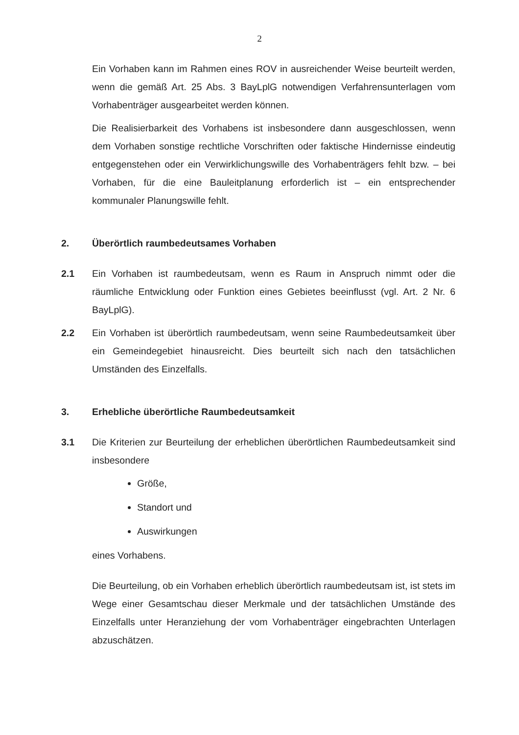2
Ein Vorhaben kann im Rahmen eines ROV in ausreichender Weise beurteilt werden, wenn die gemäß Art. 25 Abs. 3 BayLplG notwendigen Verfahrensun­terlagen vom Vorhabenträger ausgearbeitet werden können.
Die Realisierbarkeit des Vorhabens ist insbesondere dann ausgeschlossen, wenn dem Vorhaben sonstige rechtliche Vorschriften oder faktische Hinder­nisse eindeutig entgegenstehen oder ein Verwirklichungswille des Vorhaben­trägers fehlt bzw. – bei Vorhaben, für die eine Bauleitplanung erforderlich ist – ein entsprechender kommunaler Planungswille fehlt.
2. Überörtlich raumbedeutsames Vorhaben
2.1 Ein Vorhaben ist raumbedeutsam, wenn es Raum in Anspruch nimmt oder die räumliche Entwicklung oder Funktion eines Gebietes beeinflusst (vgl. Art. 2 Nr. 6 BayLplG).
2.2 Ein Vorhaben ist überörtlich raumbedeutsam, wenn seine Raumbedeutsam­keit über ein Gemeindegebiet hinausreicht. Dies beurteilt sich nach den tat­sächlichen Umständen des Einzelfalls.
3. Erhebliche überörtliche Raumbedeutsamkeit
3.1 Die Kriterien zur Beurteilung der erheblichen überörtlichen Raumbedeutsam­keit sind insbesondere
Größe,
Standort und
Auswirkungen
eines Vorhabens.
Die Beurteilung, ob ein Vorhaben erheblich überörtlich raumbedeutsam ist, ist stets im Wege einer Gesamtschau dieser Merkmale und der tatsächlichen Umstände des Einzelfalls unter Heranziehung der vom Vorhabenträger einge­brachten Unterlagen abzuschätzen.